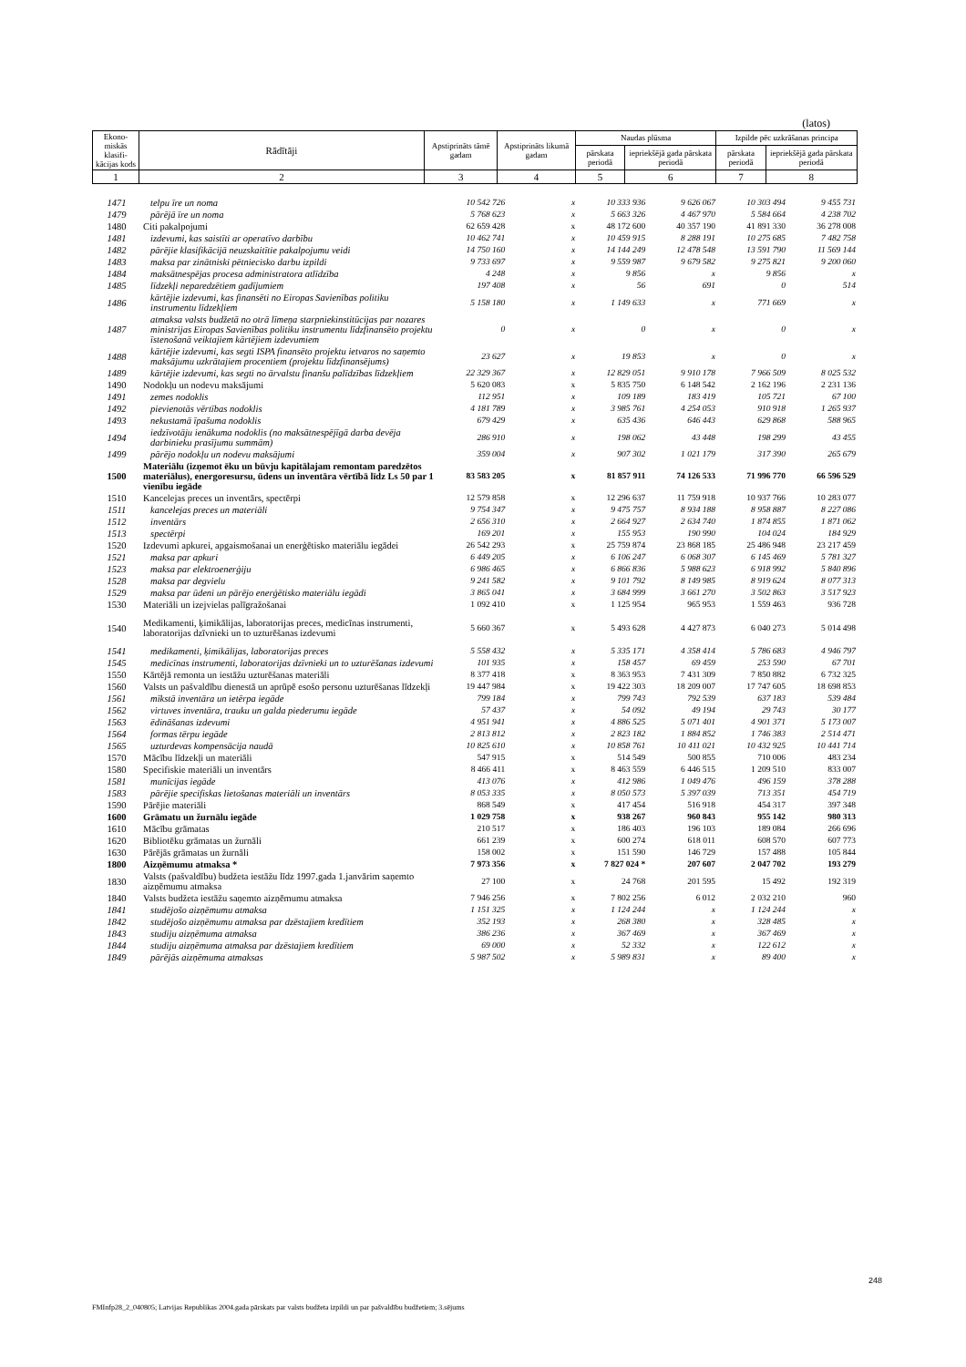(latos)
| Ekono-miskās klasifi-kācijas kods | Rādītāji | Apstiprināts tāmē gadam | Apstiprināts likumā gadam | Naudas plūsma | | Izpilde pēc uzkrāšanas principa | |
| | | | | pārskata periodā | iepriekšējā gada pārskata periodā | pārskata periodā | iepriekšējā gada pārskata periodā |
| 1 | 2 | 3 | 4 | 5 | 6 | 7 | 8 |
| 1471 | telpu īre un noma | 10 542 726 | x | 10 333 936 | 9 626 067 | 10 303 494 | 9 455 731 |
| 1479 | pārējā īre un noma | 5 768 623 | x | 5 663 326 | 4 467 970 | 5 584 664 | 4 238 702 |
| 1480 | Citi pakalpojumi | 62 659 428 | x | 48 172 600 | 40 357 190 | 41 891 330 | 36 278 008 |
| 1481 | izdevumi, kas saistīti ar operatīvo darbību | 10 462 741 | x | 10 459 915 | 8 288 191 | 10 275 685 | 7 482 758 |
| 1482 | pārējie klasifikācijā neuzskaitītie pakalpojumu veidi | 14 750 160 | x | 14 144 249 | 12 478 548 | 13 591 790 | 11 569 144 |
| 1483 | maksa par zinātniski pētniecisko darbu izpildi | 9 733 697 | x | 9 559 987 | 9 679 582 | 9 275 821 | 9 200 060 |
| 1484 | maksātnespējas procesa administratora atlīdzība | 4 248 | x | 9 856 | x | 9 856 | x |
| 1485 | līdzekļi neparedzētiem gadījumiem | 197 408 | x | 56 | 691 | 0 | 514 |
| 1486 | kārtējie izdevumi, kas finansēti no Eiropas Savienības politiku instrumentu līdzekļiem | 5 158 180 | x | 1 149 633 | x | 771 669 | x |
| 1487 | atmaksa valsts budžetā no otrā līmeņa starpniekinstitūcijas par nozares ministrijas Eiropas Savienības politiku instrumentu līdzfinansēto projektu īstenošanā veiktajiem kārtējiem izdevumiem | 0 | x | 0 | x | 0 | x |
| 1488 | kārtējie izdevumi, kas segti ISPA finansēto projektu ietvaros no saņemto maksājumu uzkrātajiem procentiem (projektu līdzfinansējums) | 23 627 | x | 19 853 | x | 0 | x |
| 1489 | kārtējie izdevumi, kas segti no ārvalstu finanšu palīdzības līdzekļiem | 22 329 367 | x | 12 829 051 | 9 910 178 | 7 966 509 | 8 025 532 |
| 1490 | Nodokļu un nodevu maksājumi | 5 620 083 | x | 5 835 750 | 6 148 542 | 2 162 196 | 2 231 136 |
| 1491 | zemes nodoklis | 112 951 | x | 109 189 | 183 419 | 105 721 | 67 100 |
| 1492 | pievienotās vērtības nodoklis | 4 181 789 | x | 3 985 761 | 4 254 053 | 910 918 | 1 265 937 |
| 1493 | nekustamā īpašuma nodoklis | 679 429 | x | 635 436 | 646 443 | 629 868 | 588 965 |
| 1494 | iedzīvotāju ienākuma nodoklis (no maksātnespējīgā darba devēja darbinieku prasījumu summām) | 286 910 | x | 198 062 | 43 448 | 198 299 | 43 455 |
| 1499 | pārējo nodokļu un nodevu maksājumi | 359 004 | x | 907 302 | 1 021 179 | 317 390 | 265 679 |
| 1500 | Materiālu (izņemot ēku un būvju kapitālajam remontam paredzētos materiālus), energoresursu, ūdens un inventāra vērtībā līdz Ls 50 par 1 vienību iegāde | 83 583 205 | x | 81 857 911 | 74 126 533 | 71 996 770 | 66 596 529 |
| 1510 | Kancelejas preces un inventārs, spectērpi | 12 579 858 | x | 12 296 637 | 11 759 918 | 10 937 766 | 10 283 077 |
| 1511 | kancelejas preces un materiāli | 9 754 347 | x | 9 475 757 | 8 934 188 | 8 958 887 | 8 227 086 |
| 1512 | inventārs | 2 656 310 | x | 2 664 927 | 2 634 740 | 1 874 855 | 1 871 062 |
| 1513 | spectērpi | 169 201 | x | 155 953 | 190 990 | 104 024 | 184 929 |
| 1520 | Izdevumi apkurei, apgaismošanai un enerģētisko materiālu iegādei | 26 542 293 | x | 25 759 874 | 23 868 185 | 25 486 948 | 23 217 459 |
| 1521 | maksa par apkuri | 6 449 205 | x | 6 106 247 | 6 068 307 | 6 145 469 | 5 781 327 |
| 1523 | maksa par elektroenerģiju | 6 986 465 | x | 6 866 836 | 5 988 623 | 6 918 992 | 5 840 896 |
| 1528 | maksa par degvielu | 9 241 582 | x | 9 101 792 | 8 149 985 | 8 919 624 | 8 077 313 |
| 1529 | maksa par ūdeni un pārējo enerģētisko materiālu iegādi | 3 865 041 | x | 3 684 999 | 3 661 270 | 3 502 863 | 3 517 923 |
| 1530 | Materiāli un izejvielas palīgražošanai | 1 092 410 | x | 1 125 954 | 965 953 | 1 559 463 | 936 728 |
| 1540 | Medikamenti, ķimikālijas, laboratorijas preces, medicīnas instrumenti, laboratorijas dzīvnieki un to uzturēšanas izdevumi | 5 660 367 | x | 5 493 628 | 4 427 873 | 6 040 273 | 5 014 498 |
| 1541 | medikamenti, ķimikālijas, laboratorijas preces | 5 558 432 | x | 5 335 171 | 4 358 414 | 5 786 683 | 4 946 797 |
| 1545 | medicīnas instrumenti, laboratorijas dzīvnieki un to uzturēšanas izdevumi | 101 935 | x | 158 457 | 69 459 | 253 590 | 67 701 |
| 1550 | Kārtējā remonta un iestāžu uzturēšanas materiāli | 8 377 418 | x | 8 363 953 | 7 431 309 | 7 850 882 | 6 732 325 |
| 1560 | Valsts un pašvaldību dienestā un aprūpē esošo personu uzturēšanas līdzekļi | 19 447 984 | x | 19 422 303 | 18 209 007 | 17 747 605 | 18 698 853 |
| 1561 | mīkstā inventāra un ietērpa iegāde | 799 184 | x | 799 743 | 792 539 | 637 183 | 539 484 |
| 1562 | virtuves inventāra, trauku un galda piederumu iegāde | 57 437 | x | 54 092 | 49 194 | 29 743 | 30 177 |
| 1563 | ēdināšanas izdevumi | 4 951 941 | x | 4 886 525 | 5 071 401 | 4 901 371 | 5 173 007 |
| 1564 | formas tērpu iegāde | 2 813 812 | x | 2 823 182 | 1 884 852 | 1 746 383 | 2 514 471 |
| 1565 | uzturdevas kompensācija naudā | 10 825 610 | x | 10 858 761 | 10 411 021 | 10 432 925 | 10 441 714 |
| 1570 | Mācību līdzekļi un materiāli | 547 915 | x | 514 549 | 500 855 | 710 006 | 483 234 |
| 1580 | Specifiskie materiāli un inventārs | 8 466 411 | x | 8 463 559 | 6 446 515 | 1 209 510 | 833 007 |
| 1581 | munīcijas iegāde | 413 076 | x | 412 986 | 1 049 476 | 496 159 | 378 288 |
| 1583 | pārējie specifiskas lietošanas materiāli un inventārs | 8 053 335 | x | 8 050 573 | 5 397 039 | 713 351 | 454 719 |
| 1590 | Pārējie materiāli | 868 549 | x | 417 454 | 516 918 | 454 317 | 397 348 |
| 1600 | Grāmatu un žurnālu iegāde | 1 029 758 | x | 938 267 | 960 843 | 955 142 | 980 313 |
| 1610 | Mācību grāmatas | 210 517 | x | 186 403 | 196 103 | 189 084 | 266 696 |
| 1620 | Bibliotēku grāmatas un žurnāli | 661 239 | x | 600 274 | 618 011 | 608 570 | 607 773 |
| 1630 | Pārējās grāmatas un žurnāli | 158 002 | x | 151 590 | 146 729 | 157 488 | 105 844 |
| 1800 | Aizņēmumu atmaksa * | 7 973 356 | x | 7 827 024 * | 207 607 | 2 047 702 | 193 279 |
| 1830 | Valsts (pašvaldību) budžeta iestāžu līdz 1997.gada 1.janvārim saņemto aizņēmumu atmaksa | 27 100 | x | 24 768 | 201 595 | 15 492 | 192 319 |
| 1840 | Valsts budžeta iestāžu saņemto aizņēmumu atmaksa | 7 946 256 | x | 7 802 256 | 6 012 | 2 032 210 | 960 |
| 1841 | studējošo aizņēmumu atmaksa | 1 151 325 | x | 1 124 244 | x | 1 124 244 | x |
| 1842 | studējošo aizņēmumu atmaksa par dzēstajiem kredītiem | 352 193 | x | 268 380 | x | 328 485 | x |
| 1843 | studiju aizņēmuma atmaksa | 386 236 | x | 367 469 | x | 367 469 | x |
| 1844 | studiju aizņēmuma atmaksa par dzēstajiem kredītiem | 69 000 | x | 52 332 | x | 122 612 | x |
| 1849 | pārējās aizņēmuma atmaksas | 5 987 502 | x | 5 989 831 | x | 89 400 | x |
248
FMInfp28_2_040805; Latvijas Republikas 2004.gada pārskats par valsts budžeta izpildi un par pašvaldību budžetiem; 3.sējums